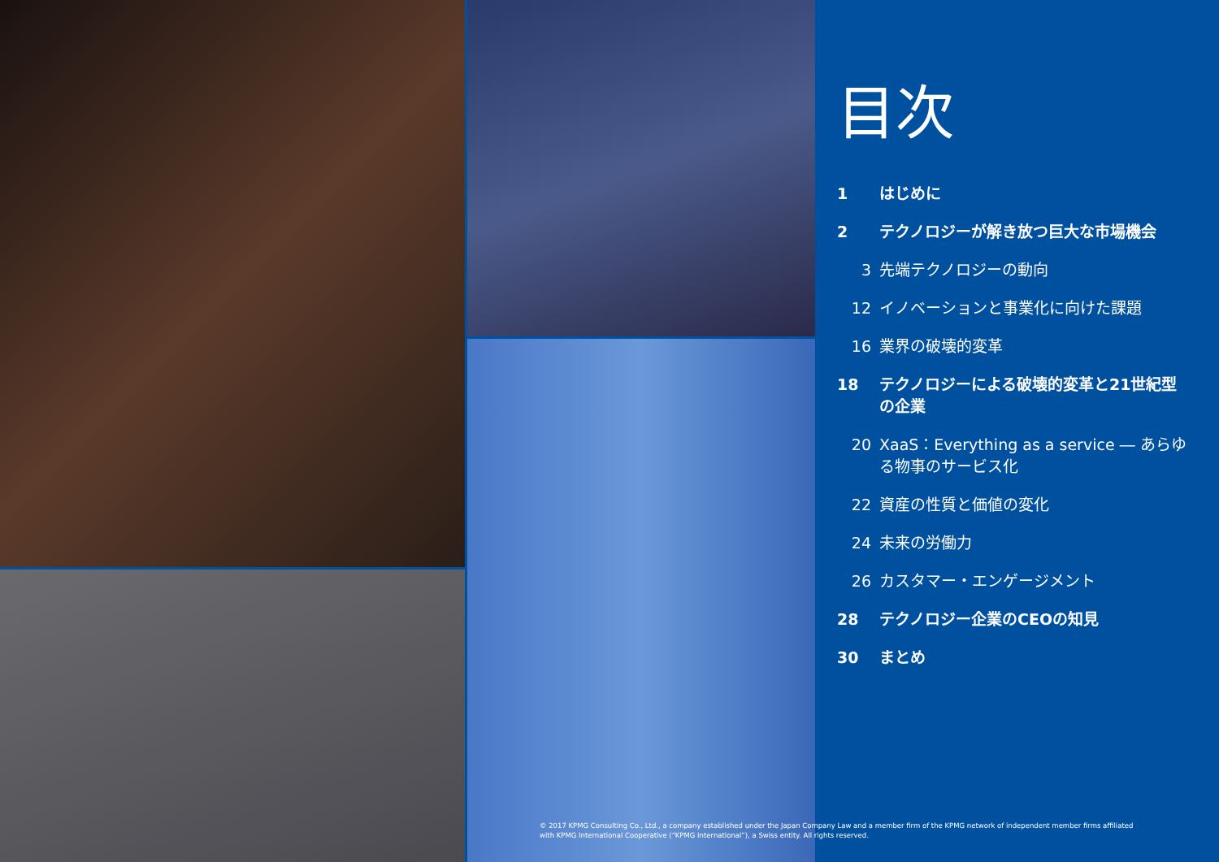目次
1 はじめに
2 テクノロジーが解き放つ巨大な市場機会
3 先端テクノロジーの動向
12 イノベーションと事業化に向けた課題
16 業界の破壊的変革
18 テクノロジーによる破壊的変革と21世紀型の企業
20 XaaS：Everything as a service ― あらゆる物事のサービス化
22 資産の性質と価値の変化
24 未来の労働力
26 カスタマー・エンゲージメント
28 テクノロジー企業のCEOの知見
30 まとめ
© 2017 KPMG Consulting Co., Ltd., a company established under the Japan Company Law and a member firm of the KPMG network of independent member firms affiliated with KPMG International Cooperative (“KPMG International”), a Swiss entity. All rights reserved.